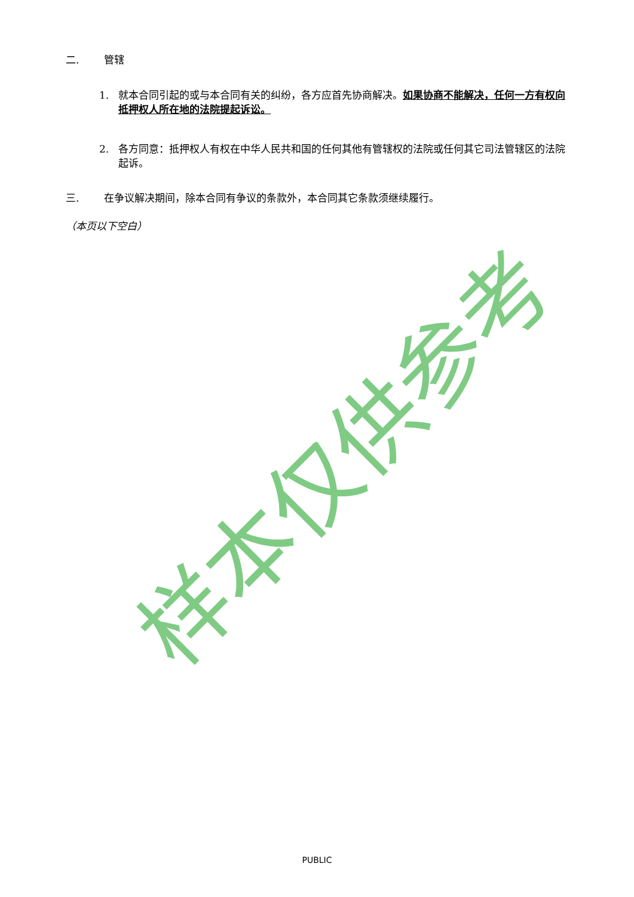二. 管辖
1. 就本合同引起的或与本合同有关的纠纷，各方应首先协商解决。如果协商不能解决，任何一方有权向抵押权人所在地的法院提起诉讼。
2. 各方同意：抵押权人有权在中华人民共和国的任何其他有管辖权的法院或任何其它司法管辖区的法院起诉。
三. 在争议解决期间，除本合同有争议的条款外，本合同其它条款须继续履行。
（本页以下空白）
样本仅供参考
PUBLIC